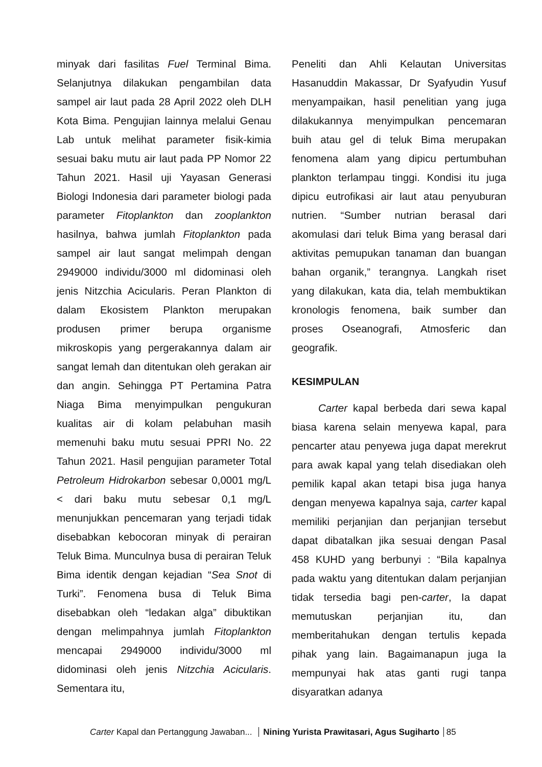minyak dari fasilitas Fuel Terminal Bima. Selanjutnya dilakukan pengambilan data sampel air laut pada 28 April 2022 oleh DLH Kota Bima. Pengujian lainnya melalui Genau Lab untuk melihat parameter fisik-kimia sesuai baku mutu air laut pada PP Nomor 22 Tahun 2021. Hasil uji Yayasan Generasi Biologi Indonesia dari parameter biologi pada parameter Fitoplankton dan zooplankton hasilnya, bahwa jumlah Fitoplankton pada sampel air laut sangat melimpah dengan 2949000 individu/3000 ml didominasi oleh jenis Nitzchia Acicularis. Peran Plankton di dalam Ekosistem Plankton merupakan produsen primer berupa organisme mikroskopis yang pergerakannya dalam air sangat lemah dan ditentukan oleh gerakan air dan angin. Sehingga PT Pertamina Patra Niaga Bima menyimpulkan pengukuran kualitas air di kolam pelabuhan masih memenuhi baku mutu sesuai PPRI No. 22 Tahun 2021. Hasil pengujian parameter Total Petroleum Hidrokarbon sebesar 0,0001 mg/L < dari baku mutu sebesar 0,1 mg/L menunjukkan pencemaran yang terjadi tidak disebabkan kebocoran minyak di perairan Teluk Bima. Munculnya busa di perairan Teluk Bima identik dengan kejadian “Sea Snot di Turki”. Fenomena busa di Teluk Bima disebabkan oleh “ledakan alga” dibuktikan dengan melimpahnya jumlah Fitoplankton mencapai 2949000 individu/3000 ml didominasi oleh jenis Nitzchia Acicularis. Sementara itu,
Peneliti dan Ahli Kelautan Universitas Hasanuddin Makassar, Dr Syafyudin Yusuf menyampaikan, hasil penelitian yang juga dilakukannya menyimpulkan pencemaran buih atau gel di teluk Bima merupakan fenomena alam yang dipicu pertumbuhan plankton terlampau tinggi. Kondisi itu juga dipicu eutrofikasi air laut atau penyuburan nutrien. “Sumber nutrian berasal dari akomulasi dari teluk Bima yang berasal dari aktivitas pemupukan tanaman dan buangan bahan organik,” terangnya. Langkah riset yang dilakukan, kata dia, telah membuktikan kronologis fenomena, baik sumber dan proses Oseanografi, Atmosferic dan geografik.
KESIMPULAN
Carter kapal berbeda dari sewa kapal biasa karena selain menyewa kapal, para pencarter atau penyewa juga dapat merekrut para awak kapal yang telah disediakan oleh pemilik kapal akan tetapi bisa juga hanya dengan menyewa kapalnya saja, carter kapal memiliki perjanjian dan perjanjian tersebut dapat dibatalkan jika sesuai dengan Pasal 458 KUHD yang berbunyi : “Bila kapalnya pada waktu yang ditentukan dalam perjanjian tidak tersedia bagi pen-carter, Ia dapat memutuskan perjanjian itu, dan memberitahukan dengan tertulis kepada pihak yang lain. Bagaimanapun juga Ia mempunyai hak atas ganti rugi tanpa disyaratkan adanya
Carter Kapal dan Pertanggung Jawaban... Nining Yurista Prawitasari, Agus Sugiharto 85